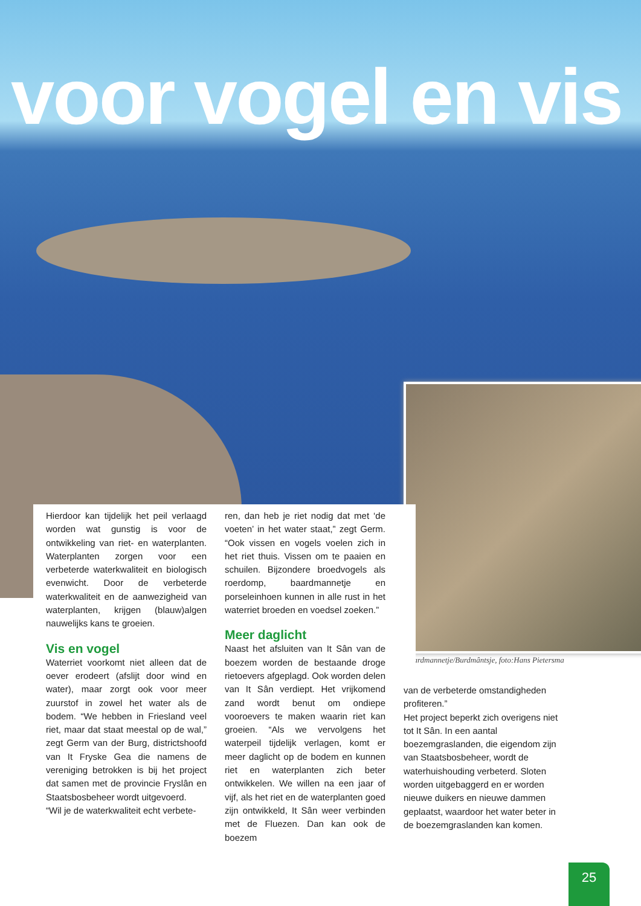voor vogel en vis
Baardmannetje/Burdmântsje, foto:Hans Pietersma
Hierdoor kan tijdelijk het peil verlaagd worden wat gunstig is voor de ontwikkeling van riet- en waterplanten. Waterplanten zorgen voor een verbeterde waterkwaliteit en biologisch evenwicht. Door de verbeterde waterkwaliteit en de aanwezigheid van waterplanten, krijgen (blauw)algen nauwelijks kans te groeien.
Vis en vogel
Waterriet voorkomt niet alleen dat de oever erodeert (afslijt door wind en water), maar zorgt ook voor meer zuurstof in zowel het water als de bodem. “We hebben in Friesland veel riet, maar dat staat meestal op de wal,” zegt Germ van der Burg, districtshoofd van It Fryske Gea die namens de vereniging betrokken is bij het project dat samen met de provincie Fryslân en Staatsbosbeheer wordt uitgevoerd.
“Wil je de waterkwaliteit echt verbete-
ren, dan heb je riet nodig dat met ‘de voeten’ in het water staat,” zegt Germ. “Ook vissen en vogels voelen zich in het riet thuis. Vissen om te paaien en schuilen. Bijzondere broedvogels als roerdomp, baardmannetje en porseleinhoen kunnen in alle rust in het waterriet broeden en voedsel zoeken.”
Meer daglicht
Naast het afsluiten van It Sân van de boezem worden de bestaande droge rietoevers afgeplagd. Ook worden delen van It Sân verdiept. Het vrijkomend zand wordt benut om ondiepe vooroevers te maken waarin riet kan groeien. “Als we vervolgens het waterpeil tijdelijk verlagen, komt er meer daglicht op de bodem en kunnen riet en waterplanten zich beter ontwikkelen. We willen na een jaar of vijf, als het riet en de waterplanten goed zijn ontwikkeld, It Sân weer verbinden met de Fluezen. Dan kan ook de boezem
van de verbeterde omstandigheden profiteren.”
Het project beperkt zich overigens niet tot It Sân. In een aantal boezemgraslanden, die eigendom zijn van Staatsbosbeheer, wordt de waterhuishouding verbeterd. Sloten worden uitgebaggerd en er worden nieuwe duikers en nieuwe dammen geplaatst, waardoor het water beter in de boezemgraslanden kan komen.
25